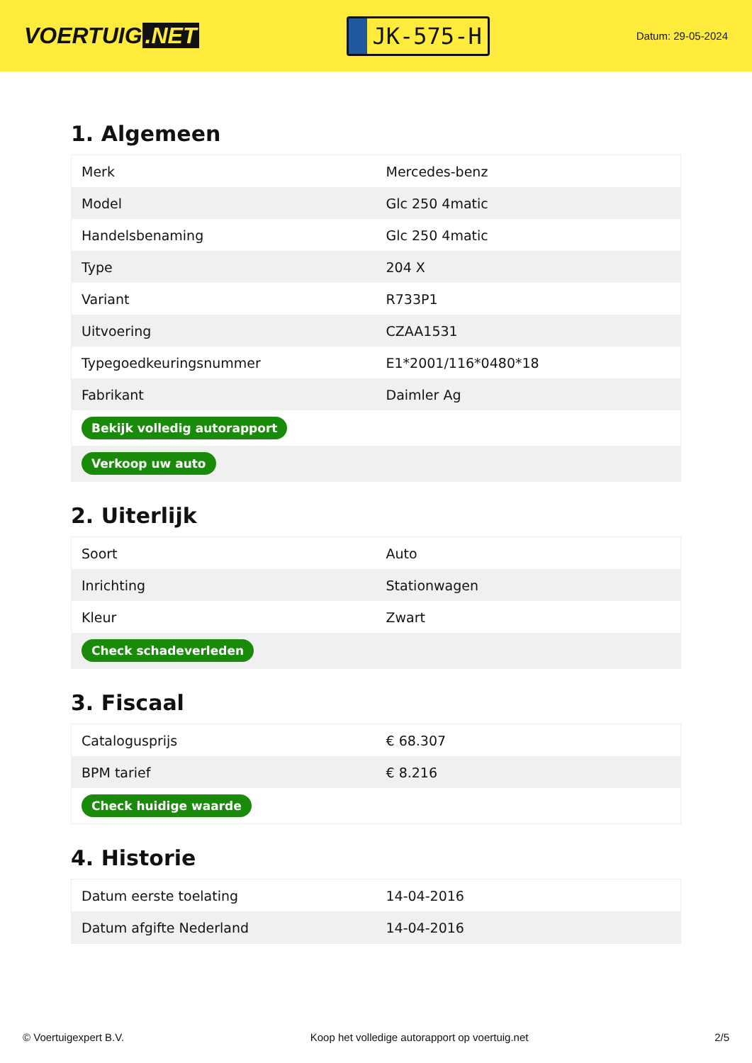VOERTUIG.NET
JK-575-H
Datum: 29-05-2024
1. Algemeen
| Merk | Mercedes-benz |
| Model | Glc 250 4matic |
| Handelsbenaming | Glc 250 4matic |
| Type | 204 X |
| Variant | R733P1 |
| Uitvoering | CZAA1531 |
| Typegoedkeuringsnummer | E1*2001/116*0480*18 |
| Fabrikant | Daimler Ag |
| Bekijk volledig autorapport | |
| Verkoop uw auto | |
2. Uiterlijk
| Soort | Auto |
| Inrichting | Stationwagen |
| Kleur | Zwart |
| Check schadeverleden | |
3. Fiscaal
| Catalogusprijs | € 68.307 |
| BPM tarief | € 8.216 |
| Check huidige waarde | |
4. Historie
| Datum eerste toelating | 14-04-2016 |
| Datum afgifte Nederland | 14-04-2016 |
© Voertuigexpert B.V. Koop het volledige autorapport op voertuig.net 2/5